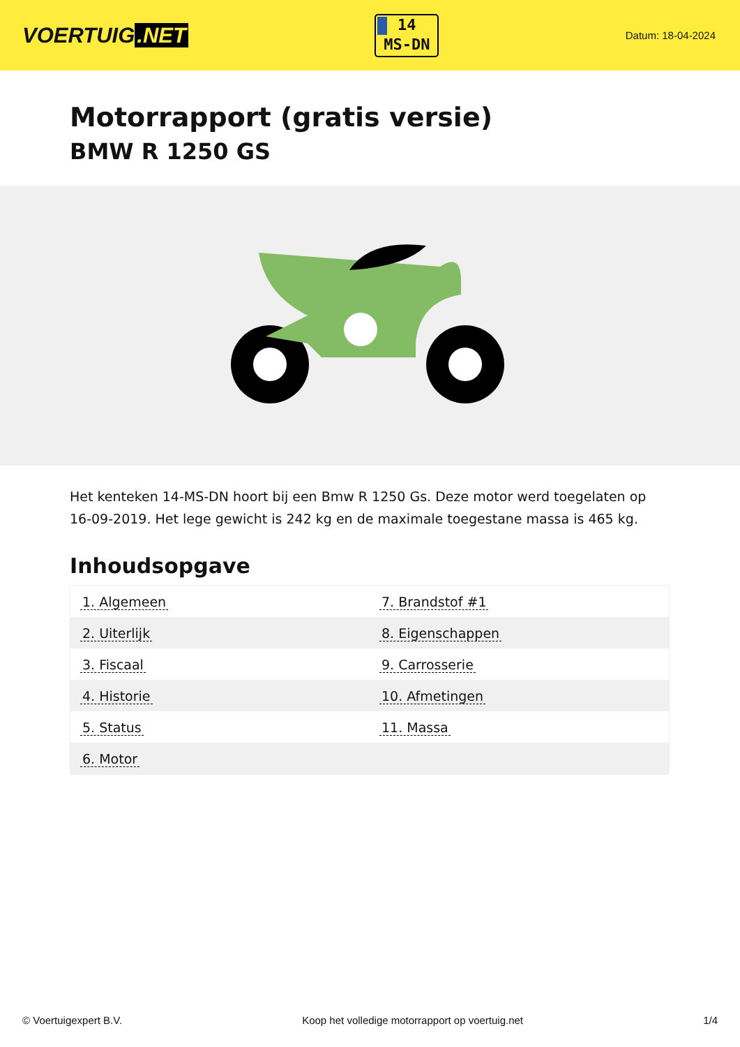VOERTUIG.NET
14
MS-DN
Datum: 18-04-2024
Motorrapport (gratis versie)
BMW R 1250 GS
Het kenteken 14-MS-DN hoort bij een Bmw R 1250 Gs. Deze motor werd toegelaten op 16-09-2019. Het lege gewicht is 242 kg en de maximale toegestane massa is 465 kg.
Inhoudsopgave
| 1. Algemeen | 7. Brandstof #1 |
| 2. Uiterlijk | 8. Eigenschappen |
| 3. Fiscaal | 9. Carrosserie |
| 4. Historie | 10. Afmetingen |
| 5. Status | 11. Massa |
| 6. Motor | |
© Voertuigexpert B.V. Koop het volledige motorrapport op voertuig.net 1/4